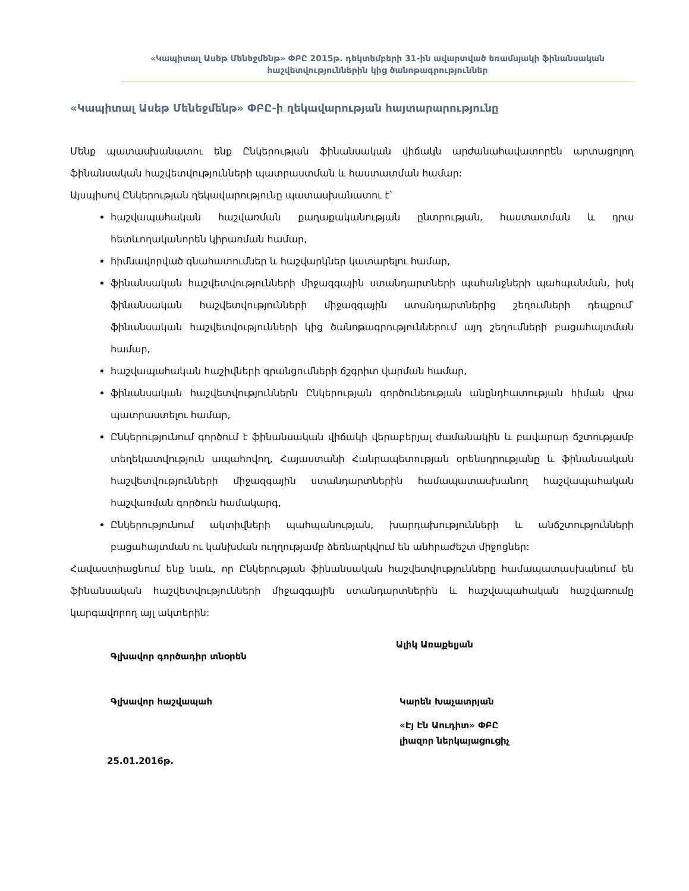«Կապիտալ Ասեթ Մենեջմենթ» ՓԲԸ 2015թ. դեկտեմբերի 31-ին ավարտված եռամսյակի ֆինանսական հաշվետվություններին կից ծանոթագրություններ
«Կապիտալ Ասեթ Մենեջմենթ» ՓԲԸ-ի ղեկավարության հայտարարությունը
Մենք պատասխանատու ենք Ընկերության ֆինանսական վիճակն արժանահավատորեն արտացոլող ֆինանսական հաշվետվությունների պատրաստման և հաստատման համար:
Այսպիսով Ընկերության ղեկավարությունը պատասխանատու է՝
հաշվապահական հաշվառման քաղաքականության ընտրության, հաստատման և դրա հետևողականորեն կիրառման համար,
հիմնավորված գնահատումներ և հաշվարկներ կատարելու համար,
ֆինանսական հաշվետվությունների միջազգային ստանդարտների պահանջների պահպանման, իսկ ֆինանսական հաշվետվությունների միջազգային ստանդարտներից շեղումների դեպքում՝ ֆինանսական հաշվետվությունների կից ծանոթագրություններում այդ շեղումների բացահայտման համար,
հաշվապահական հաշիվների գրանցումների ճշգրիտ վարման համար,
ֆինանսական հաշվետվություններն Ընկերության գործունեության անընդհատության հիման վրա պատրաստելու համար,
Ընկերությունում գործում է ֆինանսական վիճակի վերաբերյալ ժամանակին և բավարար ճշտությամբ տեղեկատվություն ապահովող, Հայաստանի Հանրապետության օրենսդրությանը և ֆինանսական հաշվետվությունների միջազգային ստանդարտներին համապատասխանող հաշվապահական հաշվառման գործուն համակարգ,
Ընկերությունում ակտիվների պահպանության, խարդախությունների և անճշտությունների բացահայտման ու կանխման ուղղությամբ ձեռնարկվում են անհրաժեշտ միջոցներ:
Հավաստիացնում ենք նաև, որ Ընկերության ֆինանսական հաշվետվությունները համապատասխանում են ֆինանսական հաշվետվությունների միջազգային ստանդարտներին և հաշվապահական հաշվառումը կարգավորող այլ ակտերին:
Գլխավոր գործադիր տնօրեն
Գլխավոր հաշվապահ
25.01.2016թ.
Ալիկ Առաքելյան
Կարեն Խաչատրյան
«Էյ Էն Աուդիտ» ՓԲԸ
լիազոր ներկայացուցիչ